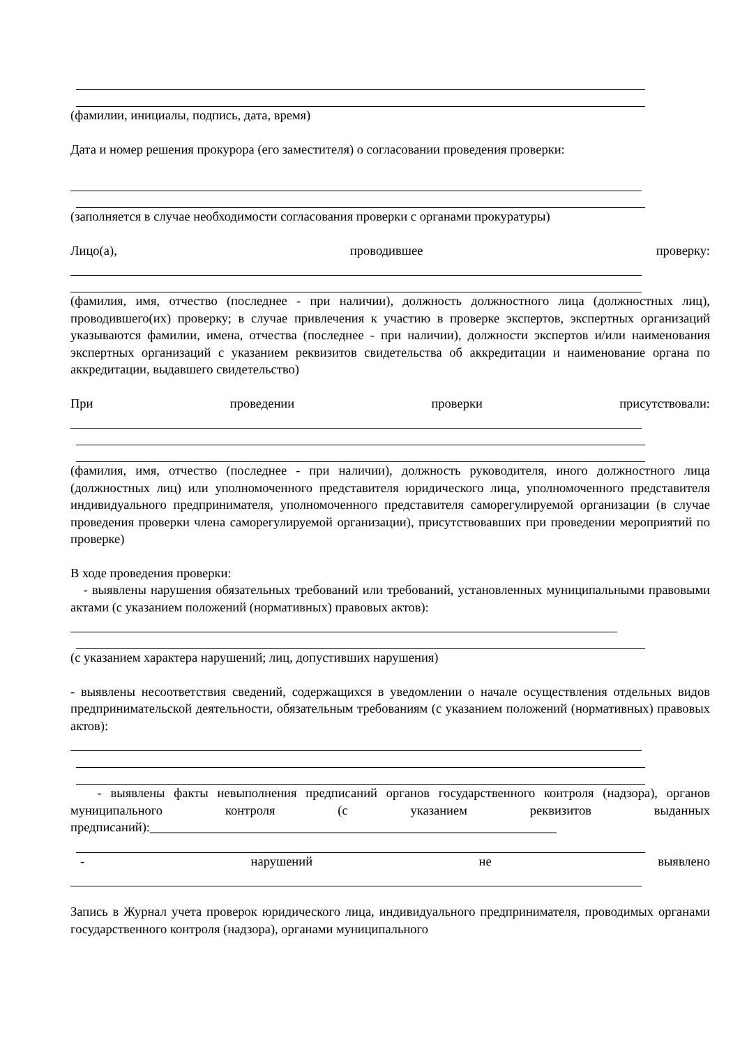(фамилии, инициалы, подпись, дата, время)
Дата и номер решения прокурора (его заместителя) о согласовании проведения проверки:
(заполняется в случае необходимости согласования проверки с органами прокуратуры)
Лицо(а), проводившее проверку:
(фамилия, имя, отчество (последнее - при наличии), должность должностного лица (должностных лиц), проводившего(их) проверку; в случае привлечения к участию в проверке экспертов, экспертных организаций указываются фамилии, имена, отчества (последнее - при наличии), должности экспертов и/или наименования экспертных организаций с указанием реквизитов свидетельства об аккредитации и наименование органа по аккредитации, выдавшего свидетельство)
При проведении проверки присутствовали:
(фамилия, имя, отчество (последнее - при наличии), должность руководителя, иного должностного лица (должностных лиц) или уполномоченного представителя юридического лица, уполномоченного представителя индивидуального предпринимателя, уполномоченного представителя саморегулируемой организации (в случае проведения проверки члена саморегулируемой организации), присутствовавших при проведении мероприятий по проверке)
В ходе проведения проверки:
- выявлены нарушения обязательных требований или требований, установленных муниципальными правовыми актами (с указанием положений (нормативных) правовых актов):
(с указанием характера нарушений; лиц, допустивших нарушения)
- выявлены несоответствия сведений, содержащихся в уведомлении о начале осуществления отдельных видов предпринимательской деятельности, обязательным требованиям (с указанием положений (нормативных) правовых актов):
- выявлены факты невыполнения предписаний органов государственного контроля (надзора), органов муниципального контроля (с указанием реквизитов выданных предписаний):_______________________________________________________________
- нарушений не выявлено
Запись в Журнал учета проверок юридического лица, индивидуального предпринимателя, проводимых органами государственного контроля (надзора), органами муниципального